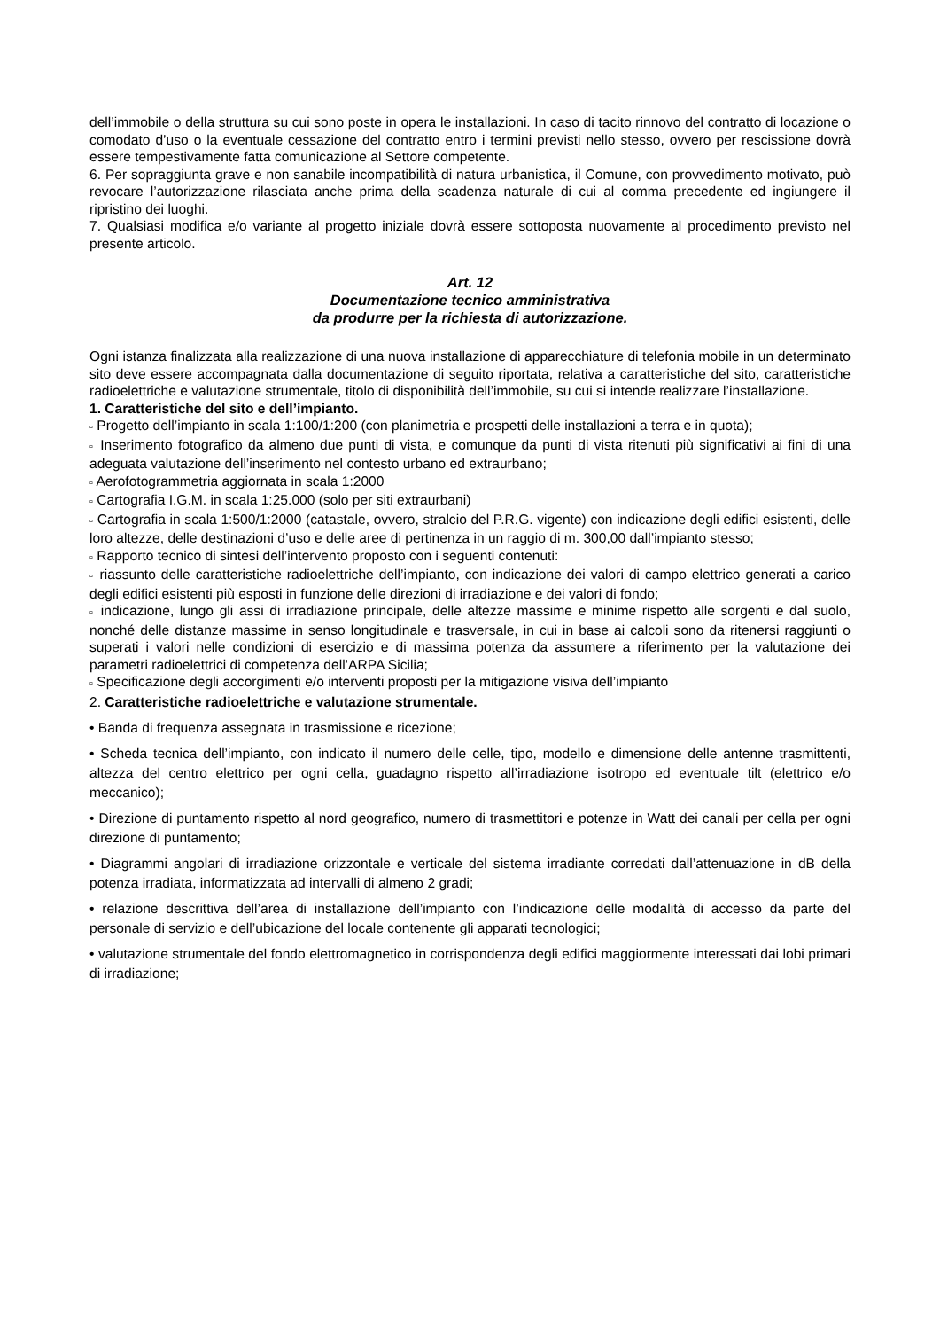dell’immobile o della struttura su cui sono poste in opera le installazioni. In caso di tacito rinnovo del contratto di locazione o comodato d’uso o la eventuale cessazione del contratto entro i termini previsti nello stesso, ovvero per rescissione dovrà essere tempestivamente fatta comunicazione al Settore competente.
6. Per sopraggiunta grave e non sanabile incompatibilità di natura urbanistica, il Comune, con provvedimento motivato, può revocare l’autorizzazione rilasciata anche prima della scadenza naturale di cui al comma precedente ed ingiungere il ripristino dei luoghi.
7. Qualsiasi modifica e/o variante al progetto iniziale dovrà essere sottoposta nuovamente al procedimento previsto nel presente articolo.
Art. 12
Documentazione tecnico amministrativa
da produrre per la richiesta di autorizzazione.
Ogni istanza finalizzata alla realizzazione di una nuova installazione di apparecchiature di telefonia mobile in un determinato sito deve essere accompagnata dalla documentazione di seguito riportata, relativa a caratteristiche del sito, caratteristiche radioelettriche e valutazione strumentale, titolo di disponibilità dell’immobile, su cui si intende realizzare l’installazione.
1. Caratteristiche del sito e dell’impianto.
▫ Progetto dell’impianto in scala 1:100/1:200 (con planimetria e prospetti delle installazioni a terra e in quota);
▫ Inserimento fotografico da almeno due punti di vista, e comunque da punti di vista ritenuti più significativi ai fini di una adeguata valutazione dell’inserimento nel contesto urbano ed extraurbano;
▫ Aerofotogrammetria aggiornata in scala 1:2000
▫ Cartografia I.G.M. in scala 1:25.000 (solo per siti extraurbani)
▫ Cartografia in scala 1:500/1:2000 (catastale, ovvero, stralcio del P.R.G. vigente) con indicazione degli edifici esistenti, delle loro altezze, delle destinazioni d’uso e delle aree di pertinenza in un raggio di m. 300,00 dall’impianto stesso;
▫ Rapporto tecnico di sintesi dell’intervento proposto con i seguenti contenuti:
▫ riassunto delle caratteristiche radioelettriche dell’impianto, con indicazione dei valori di campo elettrico generati a carico degli edifici esistenti più esposti in funzione delle direzioni di irradiazione e dei valori di fondo;
▫ indicazione, lungo gli assi di irradiazione principale, delle altezze massime e minime rispetto alle sorgenti e dal suolo, nonché delle distanze massime in senso longitudinale e trasversale, in cui in base ai calcoli sono da ritenersi raggiunti o superati i valori nelle condizioni di esercizio e di massima potenza da assumere a riferimento per la valutazione dei parametri radioelettrici di competenza dell’ARPA Sicilia;
▫ Specificazione degli accorgimenti e/o interventi proposti per la mitigazione visiva dell’impianto
2. Caratteristiche radioelettriche e valutazione strumentale.
• Banda di frequenza assegnata in trasmissione e ricezione;
• Scheda tecnica dell’impianto, con indicato il numero delle celle, tipo, modello e dimensione delle antenne trasmittenti, altezza del centro elettrico per ogni cella, guadagno rispetto all’irradiazione isotropo ed eventuale tilt (elettrico e/o meccanico);
• Direzione di puntamento rispetto al nord geografico, numero di trasmettitori e potenze in Watt dei canali per cella per ogni direzione di puntamento;
• Diagrammi angolari di irradiazione orizzontale e verticale del sistema irradiante corredati dall’attenuazione in dB della potenza irradiata, informatizzata ad intervalli di almeno 2 gradi;
• relazione descrittiva dell’area di installazione dell’impianto con l’indicazione delle modalità di accesso da parte del personale di servizio e dell’ubicazione del locale contenente gli apparati tecnologici;
• valutazione strumentale del fondo elettromagnetico in corrispondenza degli edifici maggiormente interessati dai lobi primari di irradiazione;